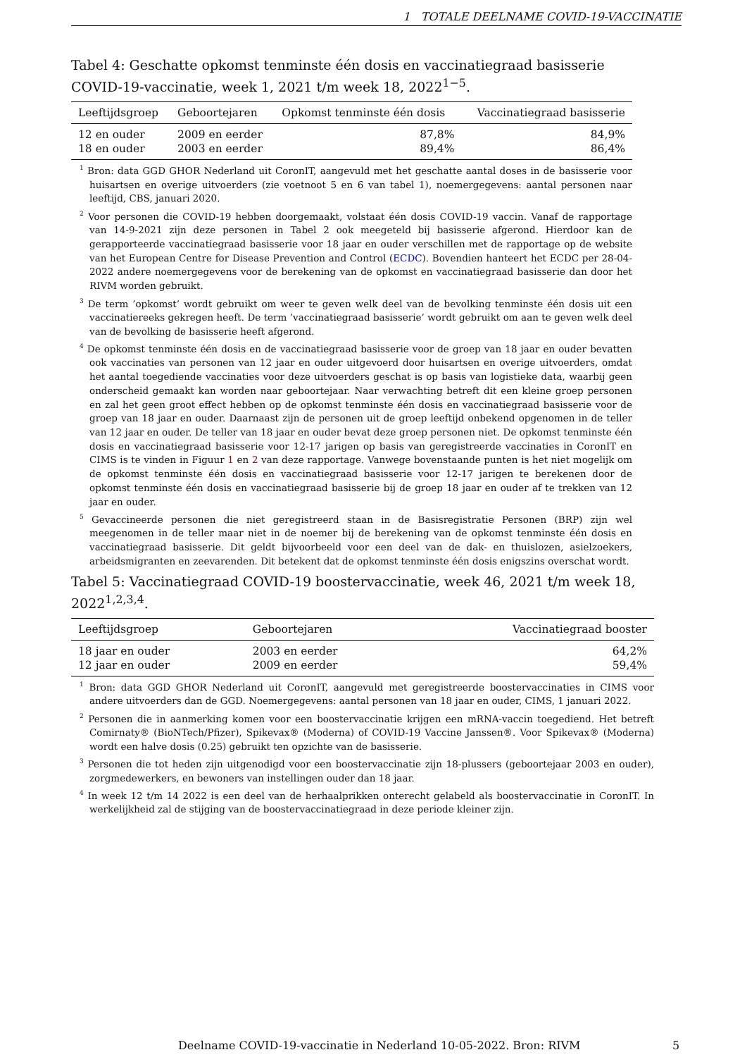1 TOTALE DEELNAME COVID-19-VACCINATIE
Tabel 4: Geschatte opkomst tenminste één dosis en vaccinatiegraad basisserie COVID-19-vaccinatie, week 1, 2021 t/m week 18, 2022<sup>1−5</sup>.
| Leeftijdsgroep | Geboortejaren | Opkomst tenminste één dosis | Vaccinatiegraad basisserie |
| --- | --- | --- | --- |
| 12 en ouder | 2009 en eerder | 87,8% | 84,9% |
| 18 en ouder | 2003 en eerder | 89,4% | 86,4% |
<sup>1</sup> Bron: data GGD GHOR Nederland uit CoronIT, aangevuld met het geschatte aantal doses in de basisserie voor huisartsen en overige uitvoerders (zie voetnoot 5 en 6 van tabel 1), noemergegevens: aantal personen naar leeftijd, CBS, januari 2020.
<sup>2</sup> Voor personen die COVID-19 hebben doorgemaakt, volstaat één dosis COVID-19 vaccin. Vanaf de rapportage van 14-9-2021 zijn deze personen in Tabel 2 ook meegeteld bij basisserie afgerond. Hierdoor kan de gerapporteerde vaccinatiegraad basisserie voor 18 jaar en ouder verschillen met de rapportage op de website van het European Centre for Disease Prevention and Control (ECDC). Bovendien hanteert het ECDC per 28-04-2022 andere noemergegevens voor de berekening van de opkomst en vaccinatiegraad basisserie dan door het RIVM worden gebruikt.
<sup>3</sup> De term ’opkomst’ wordt gebruikt om weer te geven welk deel van de bevolking tenminste één dosis uit een vaccinatiereeks gekregen heeft. De term ’vaccinatiegraad basisserie’ wordt gebruikt om aan te geven welk deel van de bevolking de basisserie heeft afgerond.
<sup>4</sup> De opkomst tenminste één dosis en de vaccinatiegraad basisserie voor de groep van 18 jaar en ouder bevatten ook vaccinaties van personen van 12 jaar en ouder uitgevoerd door huisartsen en overige uitvoerders, omdat het aantal toegediende vaccinaties voor deze uitvoerders geschat is op basis van logistieke data, waarbij geen onderscheid gemaakt kan worden naar geboortejaar. Naar verwachting betreft dit een kleine groep personen en zal het geen groot effect hebben op de opkomst tenminste één dosis en vaccinatiegraad basisserie voor de groep van 18 jaar en ouder. Daarnaast zijn de personen uit de groep leeftijd onbekend opgenomen in de teller van 12 jaar en ouder. De teller van 18 jaar en ouder bevat deze groep personen niet. De opkomst tenminste één dosis en vaccinatiegraad basisserie voor 12-17 jarigen op basis van geregistreerde vaccinaties in CoronIT en CIMS is te vinden in Figuur 1 en 2 van deze rapportage. Vanwege bovenstaande punten is het niet mogelijk om de opkomst tenminste één dosis en vaccinatiegraad basisserie voor 12-17 jarigen te berekenen door de opkomst tenminste één dosis en vaccinatiegraad basisserie bij de groep 18 jaar en ouder af te trekken van 12 jaar en ouder.
<sup>5</sup> Gevaccineerde personen die niet geregistreerd staan in de Basisregistratie Personen (BRP) zijn wel meegenomen in de teller maar niet in de noemer bij de berekening van de opkomst tenminste één dosis en vaccinatiegraad basisserie. Dit geldt bijvoorbeeld voor een deel van de dak- en thuislozen, asielzoekers, arbeidsmigranten en zeevarenden. Dit betekent dat de opkomst tenminste één dosis enigszins overschat wordt.
Tabel 5: Vaccinatiegraad COVID-19 boostervaccinatie, week 46, 2021 t/m week 18, 2022<sup>1,2,3,4</sup>.
| Leeftijdsgroep | Geboortejaren | Vaccinatiegraad booster |
| --- | --- | --- |
| 18 jaar en ouder | 2003 en eerder | 64,2% |
| 12 jaar en ouder | 2009 en eerder | 59,4% |
<sup>1</sup> Bron: data GGD GHOR Nederland uit CoronIT, aangevuld met geregistreerde boostervaccinaties in CIMS voor andere uitvoerders dan de GGD. Noemergegevens: aantal personen van 18 jaar en ouder, CIMS, 1 januari 2022.
<sup>2</sup> Personen die in aanmerking komen voor een boostervaccinatie krijgen een mRNA-vaccin toegediend. Het betreft Comirnaty® (BioNTech/Pfizer), Spikevax® (Moderna) of COVID-19 Vaccine Janssen®. Voor Spikevax® (Moderna) wordt een halve dosis (0.25) gebruikt ten opzichte van de basisserie.
<sup>3</sup> Personen die tot heden zijn uitgenodigd voor een boostervaccinatie zijn 18-plussers (geboortejaar 2003 en ouder), zorgmedewerkers, en bewoners van instellingen ouder dan 18 jaar.
<sup>4</sup> In week 12 t/m 14 2022 is een deel van de herhaalprikken onterecht gelabeld als boostervaccinatie in CoronIT. In werkelijkheid zal de stijging van de boostervaccinatiegraad in deze periode kleiner zijn.
Deelname COVID-19-vaccinatie in Nederland 10-05-2022. Bron: RIVM 5